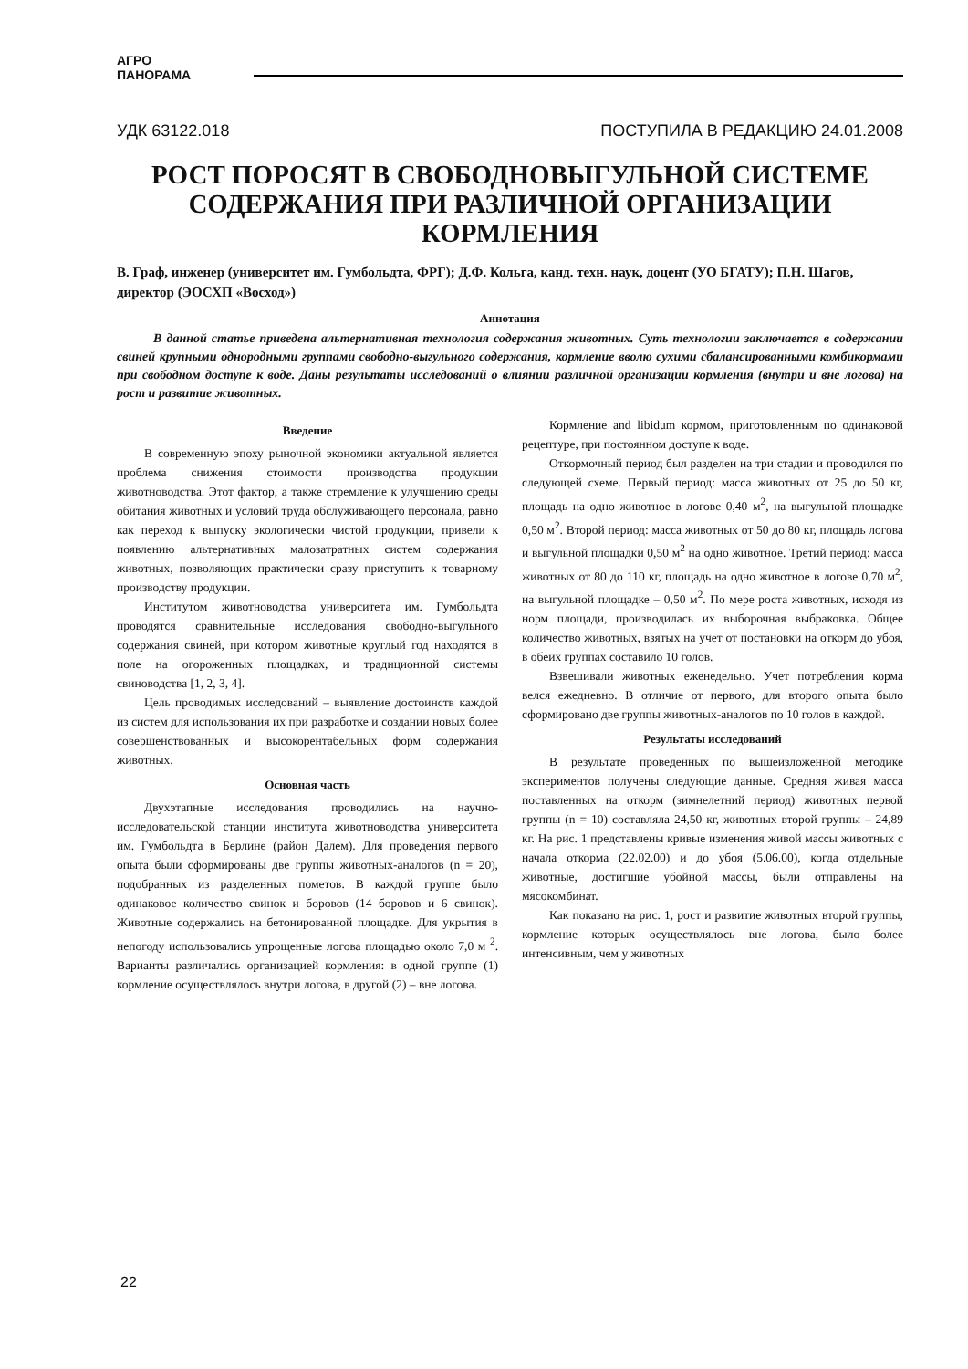АГРО
ПАНОРАМА
УДК 63122.018 ПОСТУПИЛА В РЕДАКЦИЮ 24.01.2008
РОСТ ПОРОСЯТ В СВОБОДНОВЫГУЛЬНОЙ СИСТЕМЕ СОДЕРЖАНИЯ ПРИ РАЗЛИЧНОЙ ОРГАНИЗАЦИИ КОРМЛЕНИЯ
В. Граф, инженер (университет им. Гумбольдта, ФРГ); Д.Ф. Кольга, канд. техн. наук, доцент (УО БГАТУ); П.Н. Шагов, директор (ЭОСХП «Восход»)
Аннотация
В данной статье приведена альтернативная технология содержания животных. Суть технологии заключается в содержании свиней крупными однородными группами свободно-выгульного содержания, кормление вволю сухими сбалансированными комбикормами при свободном доступе к воде. Даны результаты исследований о влиянии различной организации кормления (внутри и вне логова) на рост и развитие животных.
Введение
В современную эпоху рыночной экономики актуальной является проблема снижения стоимости производства продукции животноводства. Этот фактор, а также стремление к улучшению среды обитания животных и условий труда обслуживающего персонала, равно как переход к выпуску экологически чистой продукции, привели к появлению альтернативных малозатратных систем содержания животных, позволяющих практически сразу приступить к товарному производству продукции.
Институтом животноводства университета им. Гумбольдта проводятся сравнительные исследования свободно-выгульного содержания свиней, при котором животные круглый год находятся в поле на огороженных площадках, и традиционной системы свиноводства [1, 2, 3, 4].
Цель проводимых исследований – выявление достоинств каждой из систем для использования их при разработке и создании новых более совершенствованных и высокорентабельных форм содержания животных.
Основная часть
Двухэтапные исследования проводились на научно-исследовательской станции института животноводства университета им. Гумбольдта в Берлине (район Далем). Для проведения первого опыта были сформированы две группы животных-аналогов (n = 20), подобранных из разделенных пометов. В каждой группе было одинаковое количество свинок и боровов (14 боровов и 6 свинок). Животные содержались на бетонированной площадке. Для укрытия в непогоду использовались упрощенные логова площадью около 7,0 м <sup>2</sup>. Варианты различались организацией кормления: в одной группе (1) кормление осуществлялось внутри логова, в другой (2) – вне логова.
Кормление and libidum кормом, приготовленным по одинаковой рецептуре, при постоянном доступе к воде.
Откормочный период был разделен на три стадии и проводился по следующей схеме. Первый период: масса животных от 25 до 50 кг, площадь на одно животное в логове 0,40 м<sup>2</sup>, на выгульной площадке 0,50 м<sup>2</sup>. Второй период: масса животных от 50 до 80 кг, площадь логова и выгульной площадки 0,50 м<sup>2</sup> на одно животное. Третий период: масса животных от 80 до 110 кг, площадь на одно животное в логове 0,70 м<sup>2</sup>, на выгульной площадке – 0,50 м<sup>2</sup>. По мере роста животных, исходя из норм площади, производилась их выборочная выбраковка. Общее количество животных, взятых на учет от постановки на откорм до убоя, в обеих группах составило 10 голов.
Взвешивали животных еженедельно. Учет потребления корма велся ежедневно. В отличие от первого, для второго опыта было сформировано две группы животных-аналогов по 10 голов в каждой.
Результаты исследований
В результате проведенных по вышеизложенной методике экспериментов получены следующие данные. Средняя живая масса поставленных на откорм (зимнелетний период) животных первой группы (n = 10) составляла 24,50 кг, животных второй группы – 24,89 кг. На рис. 1 представлены кривые изменения живой массы животных с начала откорма (22.02.00) и до убоя (5.06.00), когда отдельные животные, достигшие убойной массы, были отправлены на мясокомбинат.
Как показано на рис. 1, рост и развитие животных второй группы, кормление которых осуществлялось вне логова, было более интенсивным, чем у животных
22